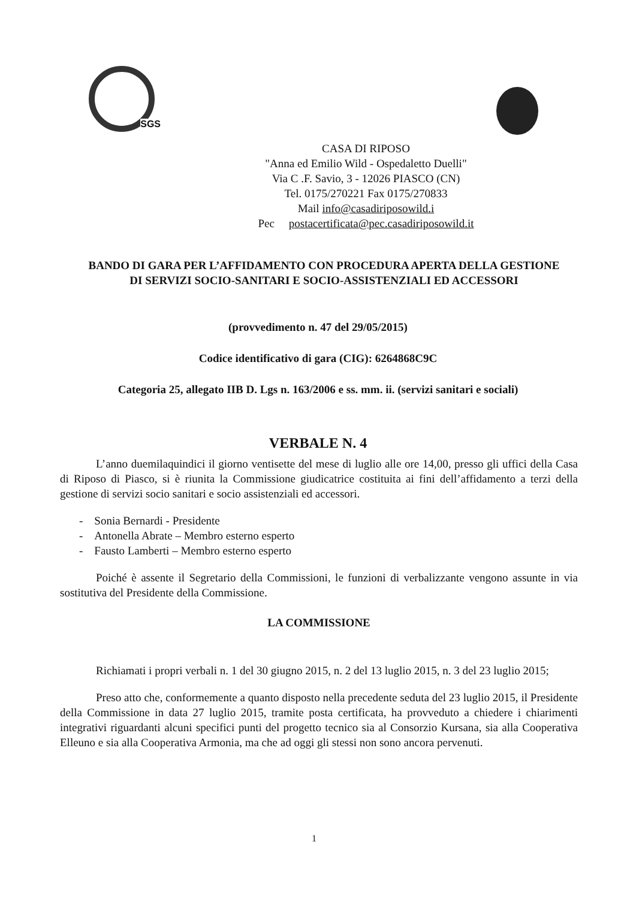SGS
CASA DI RIPOSO
"Anna ed Emilio Wild - Ospedaletto Duelli"
Via C .F. Savio, 3 - 12026 PIASCO (CN)
Tel. 0175/270221 Fax 0175/270833
Mail info@casadiriposowild.i
Pec postacertificata@pec.casadiriposowild.it
BANDO DI GARA PER L’AFFIDAMENTO CON PROCEDURA APERTA DELLA GESTIONE DI SERVIZI SOCIO-SANITARI E SOCIO-ASSISTENZIALI ED ACCESSORI
(provvedimento n. 47 del 29/05/2015)
Codice identificativo di gara (CIG): 6264868C9C
Categoria 25, allegato IIB D. Lgs n. 163/2006 e ss. mm. ii. (servizi sanitari e sociali)
VERBALE N. 4
L’anno duemilaquindici il giorno ventisette del mese di luglio alle ore 14,00, presso gli uffici della Casa di Riposo di Piasco, si è riunita la Commissione giudicatrice costituita ai fini dell’affidamento a terzi della gestione di servizi socio sanitari e socio assistenziali ed accessori.
- Sonia Bernardi - Presidente
- Antonella Abrate – Membro esterno esperto
- Fausto Lamberti – Membro esterno esperto
Poiché è assente il Segretario della Commissioni, le funzioni di verbalizzante vengono assunte in via sostitutiva del Presidente della Commissione.
LA COMMISSIONE
Richiamati i propri verbali n. 1 del 30 giugno 2015, n. 2 del 13 luglio 2015, n. 3 del 23 luglio 2015;
Preso atto che, conformemente a quanto disposto nella precedente seduta del 23 luglio 2015, il Presidente della Commissione in data 27 luglio 2015, tramite posta certificata, ha provveduto a chiedere i chiarimenti integrativi riguardanti alcuni specifici punti del progetto tecnico sia al Consorzio Kursana, sia alla Cooperativa Elleuno e sia alla Cooperativa Armonia, ma che ad oggi gli stessi non sono ancora pervenuti.
1